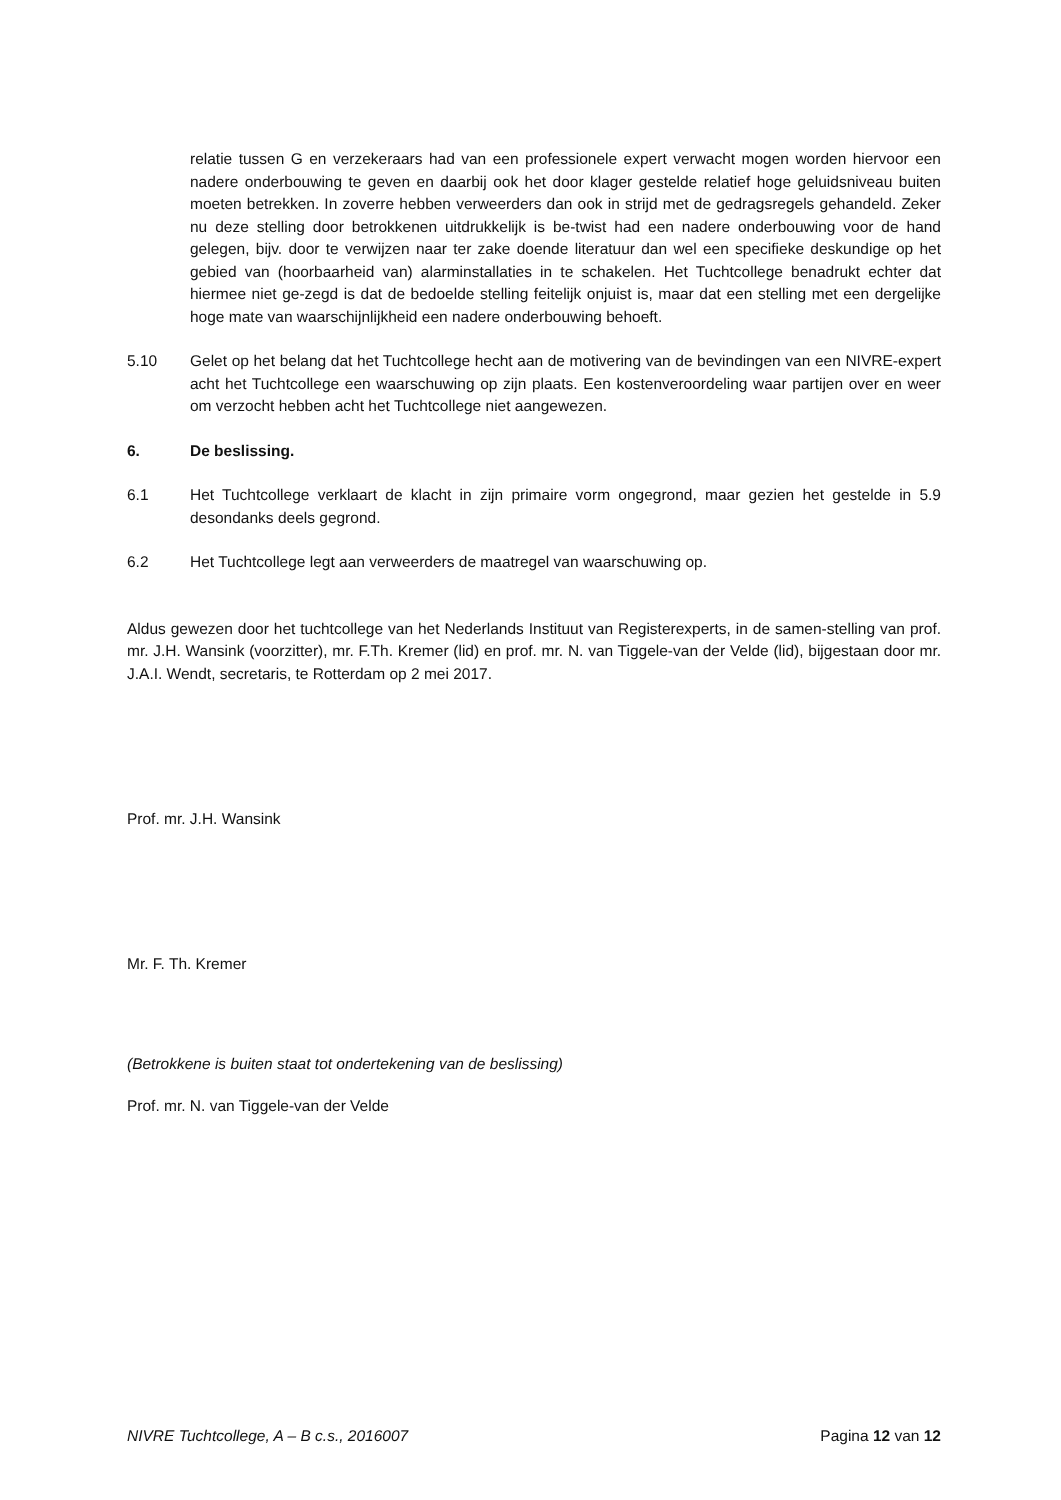relatie tussen G en verzekeraars had van een professionele expert verwacht mogen worden hiervoor een nadere onderbouwing te geven en daarbij ook het door klager gestelde relatief hoge geluidsniveau buiten moeten betrekken. In zoverre hebben verweerders dan ook in strijd met de gedragsregels gehandeld. Zeker nu deze stelling door betrokkenen uitdrukkelijk is be-twist had een nadere onderbouwing voor de hand gelegen, bijv. door te verwijzen naar ter zake doende literatuur dan wel een specifieke deskundige op het gebied van (hoorbaarheid van) alarminstallaties in te schakelen. Het Tuchtcollege benadrukt echter dat hiermee niet ge-zegd is dat de bedoelde stelling feitelijk onjuist is, maar dat een stelling met een dergelijke hoge mate van waarschijnlijkheid een nadere onderbouwing behoeft.
5.10 Gelet op het belang dat het Tuchtcollege hecht aan de motivering van de bevindingen van een NIVRE-expert acht het Tuchtcollege een waarschuwing op zijn plaats. Een kostenveroordeling waar partijen over en weer om verzocht hebben acht het Tuchtcollege niet aangewezen.
6. De beslissing.
6.1 Het Tuchtcollege verklaart de klacht in zijn primaire vorm ongegrond, maar gezien het gestelde in 5.9 desondanks deels gegrond.
6.2 Het Tuchtcollege legt aan verweerders de maatregel van waarschuwing op.
Aldus gewezen door het tuchtcollege van het Nederlands Instituut van Registerexperts, in de samen-stelling van prof. mr. J.H. Wansink (voorzitter), mr. F.Th. Kremer (lid) en prof. mr. N. van Tiggele-van der Velde (lid), bijgestaan door mr. J.A.I. Wendt, secretaris, te Rotterdam op 2 mei 2017.
Prof. mr. J.H. Wansink
Mr. F. Th. Kremer
(Betrokkene is buiten staat tot ondertekening van de beslissing)
Prof. mr. N. van Tiggele-van der Velde
NIVRE Tuchtcollege, A – B c.s., 2016007 Pagina 12 van 12